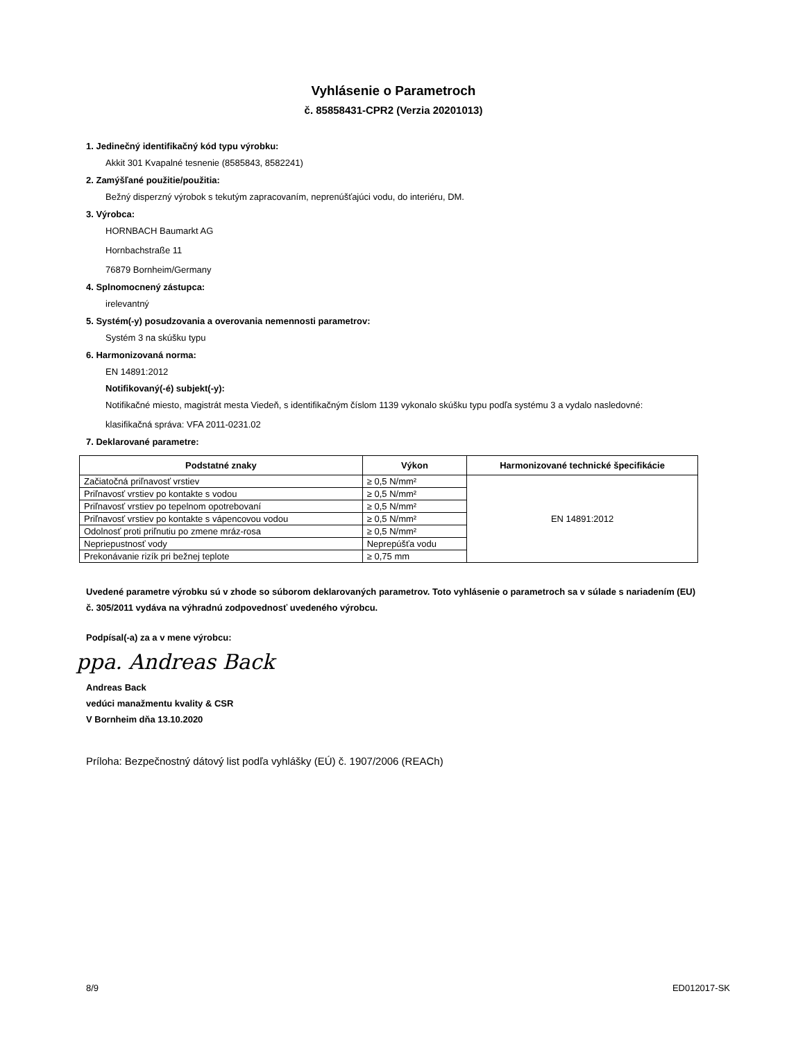Vyhlásenie o Parametroch
č. 85858431-CPR2 (Verzia 20201013)
1. Jedinečný identifikačný kód typu výrobku:
Akkit 301 Kvapalné tesnenie (8585843, 8582241)
2. Zamýšľané použitie/použitia:
Bežný disperzný výrobok s tekutým zapracovaním, nepreпúšťajúci vodu, do interiéru, DM.
3. Výrobca:
HORNBACH Baumarkt AG
Hornbachstraße 11
76879 Bornheim/Germany
4. Splnomocnený zástupca:
irelevantný
5. Systém(-y) posudzovania a overovania nemennosti parametrov:
Systém 3 na skúšku typu
6. Harmonizovaná norma:
EN 14891:2012
Notifikovaný(-é) subjekt(-y):
Notifikačné miesto, magistrát mesta Viedeň, s identifikačným číslom 1139 vykonalo skúšku typu podľa systému 3 a vydalo nasledovné:
klasifikačná správa: VFA 2011-0231.02
7. Deklarované parametre:
| Podstatné znaky | Výkon | Harmonizované technické špecifikácie |
| --- | --- | --- |
| Začiatočná priľnavosť vrstiev | ≥ 0,5 N/mm² | EN 14891:2012 |
| Priľnavosť vrstiev po kontakte s vodou | ≥ 0,5 N/mm² | |
| Priľnavosť vrstiev po tepelnom opotrebovaní | ≥ 0,5 N/mm² | |
| Priľnavosť vrstiev po kontakte s vápencovou vodou | ≥ 0,5 N/mm² | |
| Odolnosť proti priľnutiu po zmene mráz-rosa | ≥ 0,5 N/mm² | |
| Nepriepustnosť vody | Neprepúšťa vodu | |
| Prekonávanie rizík pri bežnej teplote | ≥ 0,75 mm | |
Uvedené parametre výrobku sú v zhode so súborom deklarovaných parametrov. Toto vyhlásenie o parametroch sa v súlade s nariadením (EU) č. 305/2011 vydáva na výhradnú zodpovednosť uvedeného výrobcu.
Podpísal(-a) za a v mene výrobcu:
ppa. Andreas Back
Andreas Back
vedúci manažmentu kvality & CSR
V Bornheim dňa 13.10.2020
Príloha: Bezpečnostný dátový list podľa vyhlášky (EÚ) č. 1907/2006 (REACh)
8/9 ED012017-SK